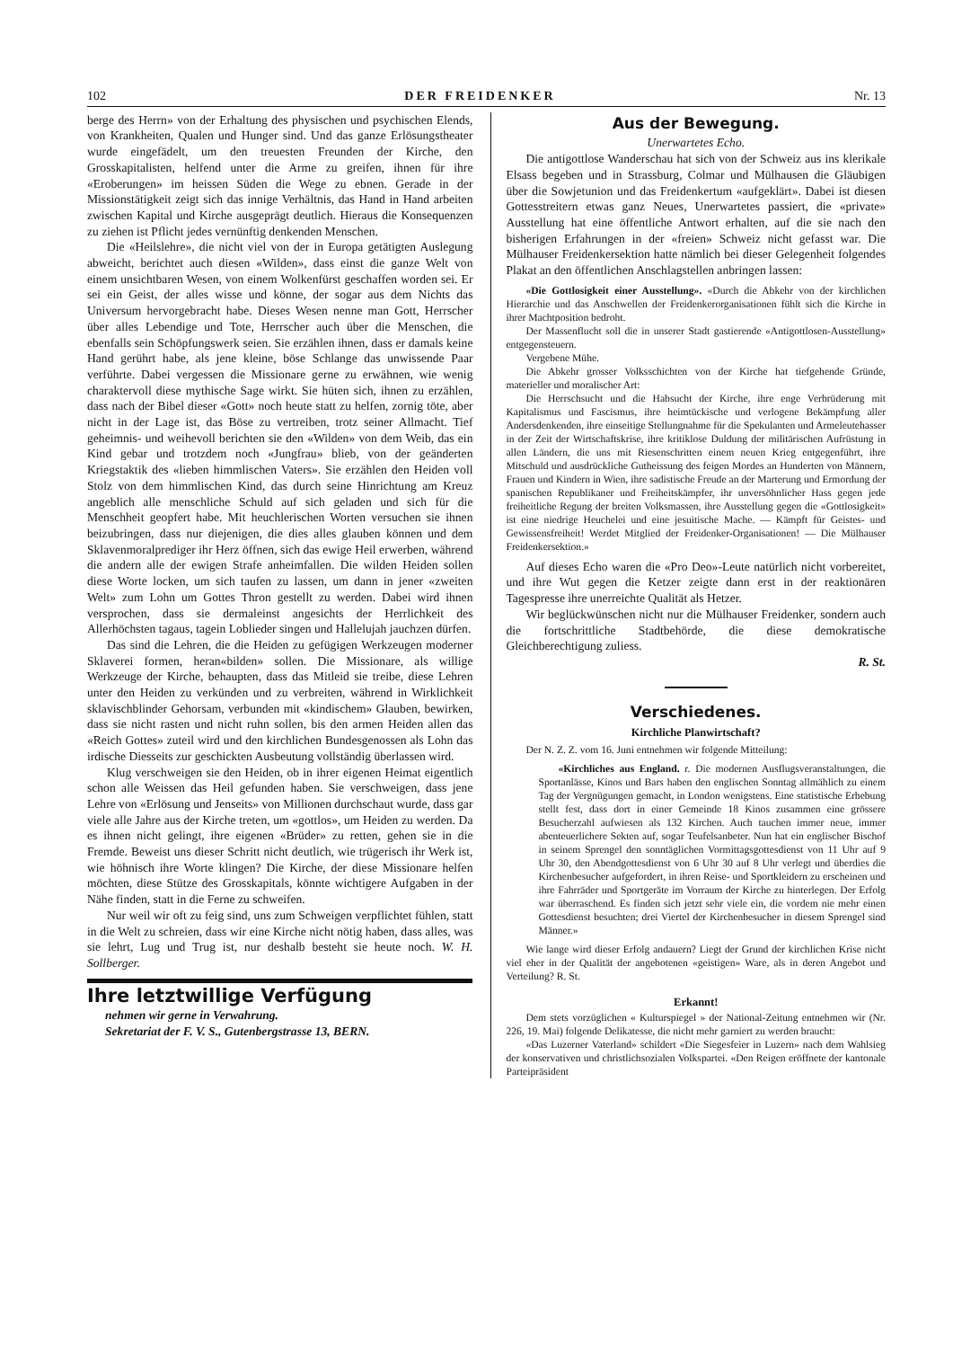102 DER FREIDENKER Nr. 13
berge des Herrn» von der Erhaltung des physischen und psychischen Elends, von Krankheiten, Qualen und Hunger sind. Und das ganze Erlösungstheater wurde eingefädelt, um den treuesten Freunden der Kirche, den Grosskapitalisten, helfend unter die Arme zu greifen, ihnen für ihre «Eroberungen» im heissen Süden die Wege zu ebnen. Gerade in der Missionstätigkeit zeigt sich das innige Verhältnis, das Hand in Hand arbeiten zwischen Kapital und Kirche ausgeprägt deutlich. Hieraus die Konsequenzen zu ziehen ist Pflicht jedes vernünftig denkenden Menschen.
Die «Heilslehre», die nicht viel von der in Europa getätigten Auslegung abweicht, berichtet auch diesen «Wilden», dass einst die ganze Welt von einem unsichtbaren Wesen, von einem Wolkenfürst geschaffen worden sei. Er sei ein Geist, der alles wisse und könne, der sogar aus dem Nichts das Universum hervorgebracht habe. Dieses Wesen nenne man Gott, Herrscher über alles Lebendige und Tote, Herrscher auch über die Menschen, die ebenfalls sein Schöpfungswerk seien. Sie erzählen ihnen, dass er damals keine Hand gerührt habe, als jene kleine, böse Schlange das unwissende Paar verführte. Dabei vergessen die Missionare gerne zu erwähnen, wie wenig charaktervoll diese mythische Sage wirkt. Sie hüten sich, ihnen zu erzählen, dass nach der Bibel dieser «Gott» noch heute statt zu helfen, zornig töte, aber nicht in der Lage ist, das Böse zu vertreiben, trotz seiner Allmacht. Tief geheimnis- und weihevoll berichten sie den «Wilden» von dem Weib, das ein Kind gebar und trotzdem noch «Jungfrau» blieb, von der geänderten Kriegstaktik des «lieben himmlischen Vaters». Sie erzählen den Heiden voll Stolz von dem himmlischen Kind, das durch seine Hinrichtung am Kreuz angeblich alle menschliche Schuld auf sich geladen und sich für die Menschheit geopfert habe. Mit heuchlerischen Worten versuchen sie ihnen beizubringen, dass nur diejenigen, die dies alles glauben können und dem Sklavenmoralprediger ihr Herz öffnen, sich das ewige Heil erwerben, während die andern alle der ewigen Strafe anheimfallen. Die wilden Heiden sollen diese Worte locken, um sich taufen zu lassen, um dann in jener «zweiten Welt» zum Lohn um Gottes Thron gestellt zu werden. Dabei wird ihnen versprochen, dass sie dermaleinst angesichts der Herrlichkeit des Allerhöchsten tagaus, tagein Loblieder singen und Hallelujah jauchzen dürfen.
Das sind die Lehren, die die Heiden zu gefügigen Werkzeugen moderner Sklaverei formen, heran«bilden» sollen. Die Missionare, als willige Werkzeuge der Kirche, behaupten, dass das Mitleid sie treibe, diese Lehren unter den Heiden zu verkünden und zu verbreiten, während in Wirklichkeit sklavischblinder Gehorsam, verbunden mit «kindischem» Glauben, bewirken, dass sie nicht rasten und nicht ruhn sollen, bis den armen Heiden allen das «Reich Gottes» zuteil wird und den kirchlichen Bundesgenossen als Lohn das irdische Diesseits zur geschickten Ausbeutung vollständig überlassen wird.
Klug verschweigen sie den Heiden, ob in ihrer eigenen Heimat eigentlich schon alle Weissen das Heil gefunden haben. Sie verschweigen, dass jene Lehre von «Erlösung und Jenseits» von Millionen durchschaut wurde, dass gar viele alle Jahre aus der Kirche treten, um «gottlos», um Heiden zu werden. Da es ihnen nicht gelingt, ihre eigenen «Brüder» zu retten, gehen sie in die Fremde. Beweist uns dieser Schritt nicht deutlich, wie trügerisch ihr Werk ist, wie höhnisch ihre Worte klingen? Die Kirche, der diese Missionare helfen möchten, diese Stütze des Grosskapitals, könnte wichtigere Aufgaben in der Nähe finden, statt in die Ferne zu schweifen.
Nur weil wir oft zu feig sind, uns zum Schweigen verpflichtet fühlen, statt in die Welt zu schreien, dass wir eine Kirche nicht nötig haben, dass alles, was sie lehrt, Lug und Trug ist, nur deshalb besteht sie heute noch. W. H. Sollberger.
Ihre letztwillige Verfügung
nehmen wir gerne in Verwahrung.
Sekretariat der F. V. S., Gutenbergstrasse 13, BERN.
Aus der Bewegung.
Unerwartetes Echo.
Die antigottlose Wanderschau hat sich von der Schweiz aus ins klerikale Elsass begeben und in Strassburg, Colmar und Mülhausen die Gläubigen über die Sowjetunion und das Freidenkertum «aufgeklärt». Dabei ist diesen Gottesstreitern etwas ganz Neues, Unerwartetes passiert, die «private» Ausstellung hat eine öffentliche Antwort erhalten, auf die sie nach den bisherigen Erfahrungen in der «freien» Schweiz nicht gefasst war. Die Mülhauser Freidenkersektion hatte nämlich bei dieser Gelegenheit folgendes Plakat an den öffentlichen Anschlagstellen anbringen lassen:
«Die Gottlosigkeit einer Ausstellung». «Durch die Abkehr von der kirchlichen Hierarchie und das Anschwellen der Freidenkerorganisationen fühlt sich die Kirche in ihrer Machtposition bedroht.
Der Massenflucht soll die in unserer Stadt gastierende «Antigottlosen-Ausstellung» entgegensteuern.
Vergebene Mühe.
Die Abkehr grosser Volksschichten von der Kirche hat tiefgehende Gründe, materieller und moralischer Art:
Die Herrschsucht und die Habsucht der Kirche, ihre enge Verbrüderung mit Kapitalismus und Fascismus, ihre heimtückische und verlogene Bekämpfung aller Andersdenkenden, ihre einseitige Stellungnahme für die Spekulanten und Armeleutehasser in der Zeit der Wirtschaftskrise, ihre kritiklose Duldung der militärischen Aufrüstung in allen Ländern, die uns mit Riesenschritten einem neuen Krieg entgegenführt, ihre Mitschuld und ausdrückliche Gutheissung des feigen Mordes an Hunderten von Männern, Frauen und Kindern in Wien, ihre sadistische Freude an der Marterung und Ermordung der spanischen Republikaner und Freiheitskämpfer, ihr unversöhnlicher Hass gegen jede freiheitliche Regung der breiten Volksmassen, ihre Ausstellung gegen die «Gottlosigkeit» ist eine niedrige Heuchelei und eine jesuitische Mache. — Kämpft für Geistes- und Gewissensfreiheit! Werdet Mitglied der Freidenker-Organisationen! — Die Mülhauser Freidenkersektion.»
Auf dieses Echo waren die «Pro Deo»-Leute natürlich nicht vorbereitet, und ihre Wut gegen die Ketzer zeigte dann erst in der reaktionären Tagespresse ihre unerreichte Qualität als Hetzer.
Wir beglückwünschen nicht nur die Mülhauser Freidenker, sondern auch die fortschrittliche Stadtbehörde, die diese demokratische Gleichberechtigung zuliess.
R. St.
Verschiedenes.
Kirchliche Planwirtschaft?
Der N. Z. Z. vom 16. Juni entnehmen wir folgende Mitteilung:
«Kirchliches aus England. r. Die modernen Ausflugsveranstaltungen, die Sportanlässe, Kinos und Bars haben den englischen Sonntag allmählich zu einem Tag der Vergnügungen gemacht, in London wenigstens. Eine statistische Erhebung stellt fest, dass dort in einer Gemeinde 18 Kinos zusammen eine grössere Besucherzahl aufwiesen als 132 Kirchen. Auch tauchen immer neue, immer abenteuerlichere Sekten auf, sogar Teufelsanbeter. Nun hat ein englischer Bischof in seinem Sprengel den sonntäglichen Vormittagsgottesdienst von 11 Uhr auf 9 Uhr 30, den Abendgottesdienst von 6 Uhr 30 auf 8 Uhr verlegt und überdies die Kirchenbesucher aufgefordert, in ihren Reise- und Sportkleidern zu erscheinen und ihre Fahrräder und Sportgeräte im Vorraum der Kirche zu hinterlegen. Der Erfolg war überraschend. Es finden sich jetzt sehr viele ein, die vordem nie mehr einen Gottesdienst besuchten; drei Viertel der Kirchenbesucher in diesem Sprengel sind Männer.»
Wie lange wird dieser Erfolg andauern? Liegt der Grund der kirchlichen Krise nicht viel eher in der Qualität der angebotenen «geistigen» Ware, als in deren Angebot und Verteilung? R. St.
Erkannt!
Dem stets vorzüglichen « Kulturspiegel » der National-Zeitung entnehmen wir (Nr. 226, 19. Mai) folgende Delikatesse, die nicht mehr garniert zu werden braucht:
«Das Luzerner Vaterland» schildert «Die Siegesfeier in Luzern» nach dem Wahlsieg der konservativen und christlichsozialen Volkspartei. «Den Reigen eröffnete der kantonale Parteipräsident